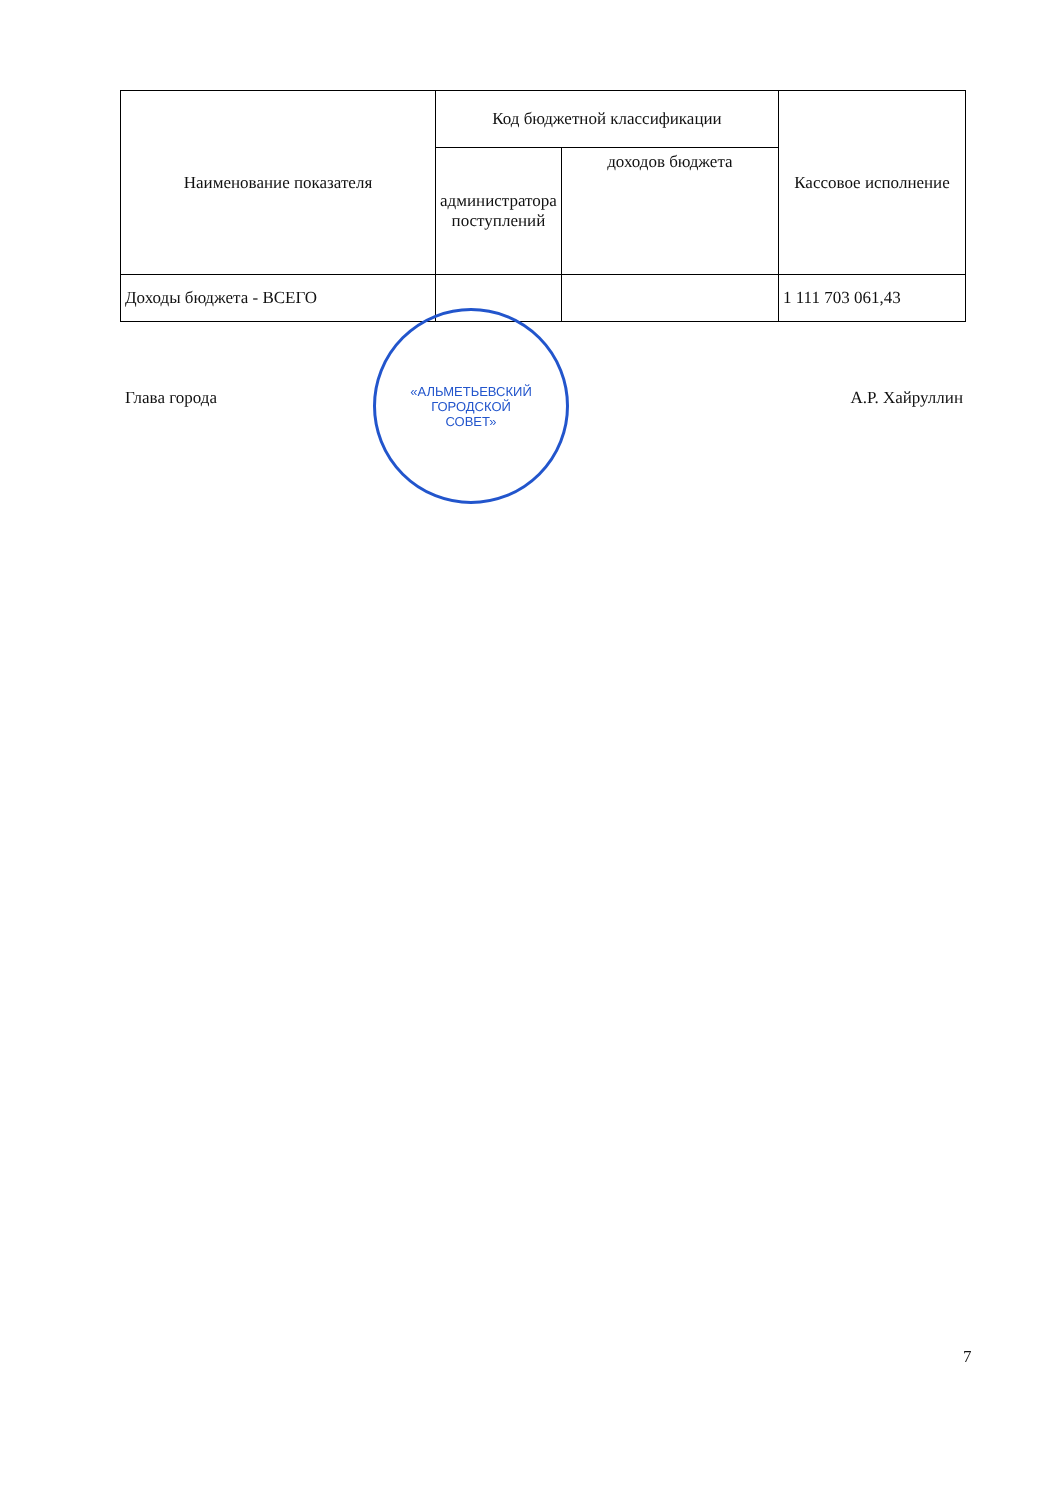| Наименование показателя | Код бюджетной классификации | | Кассовое исполнение |
| --- | --- | --- | --- |
| | администратора поступлений | доходов бюджета | |
| Доходы бюджета - ВСЕГО | | | 1 111 703 061,43 |
«АЛЬМЕТЬЕВСКИЙ
ГОРОДСКОЙ
СОВЕТ»
Глава города А.Р. Хайруллин
7